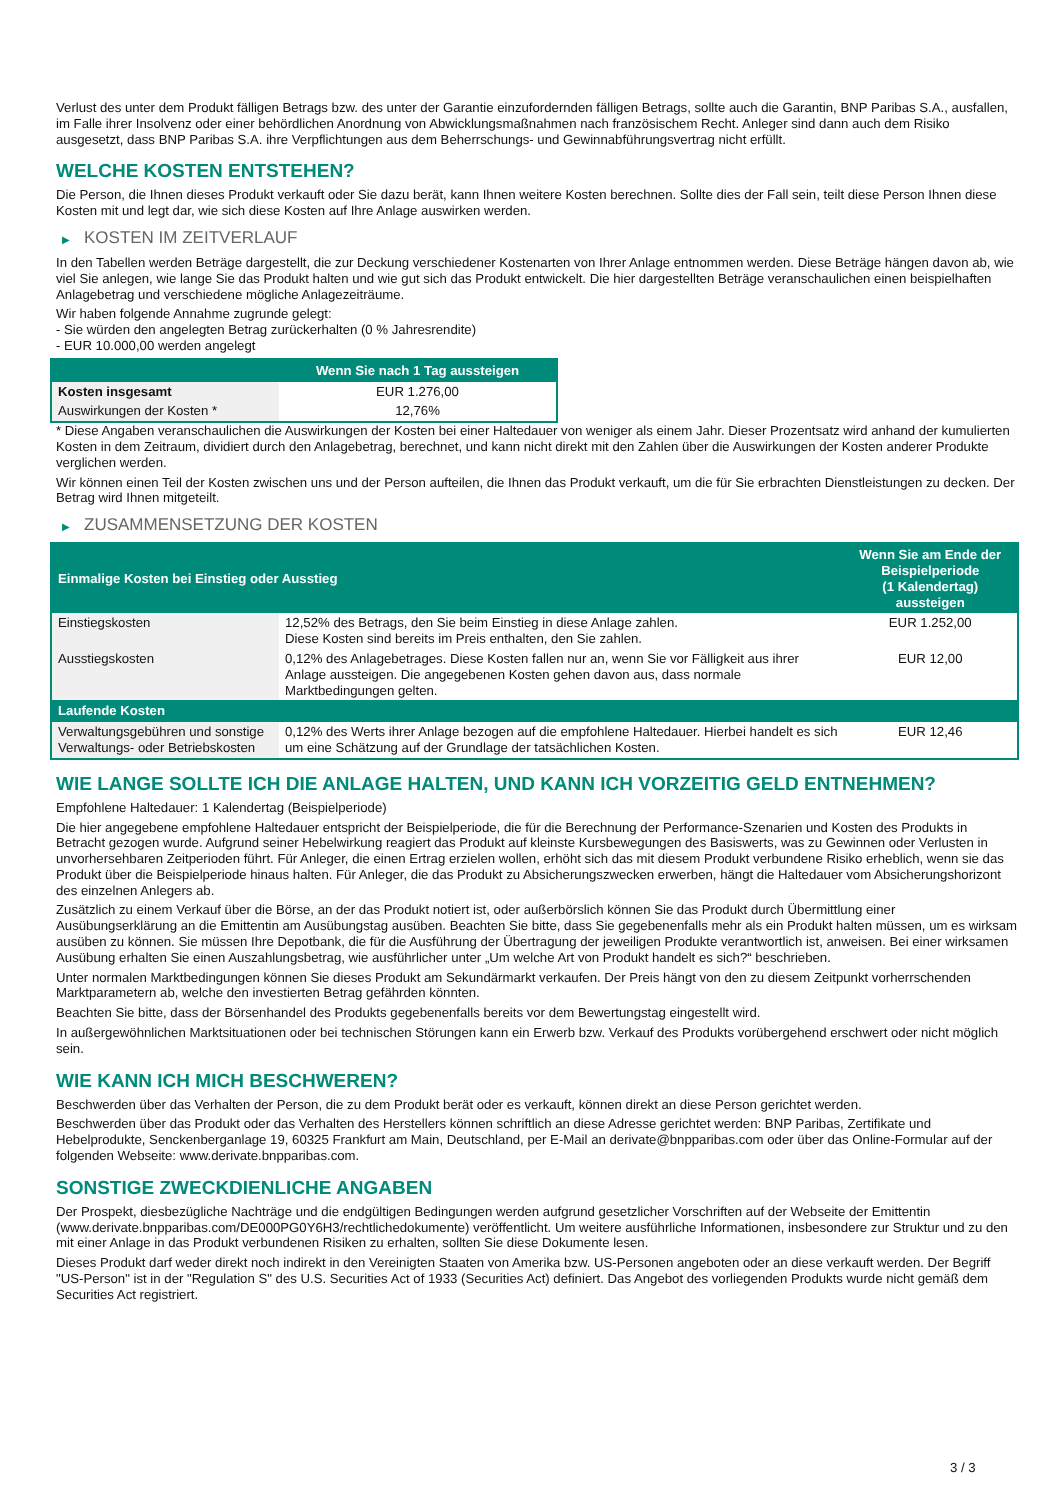Verlust des unter dem Produkt fälligen Betrags bzw. des unter der Garantie einzufordernden fälligen Betrags, sollte auch die Garantin, BNP Paribas S.A., ausfallen, im Falle ihrer Insolvenz oder einer behördlichen Anordnung von Abwicklungsmaßnahmen nach französischem Recht. Anleger sind dann auch dem Risiko ausgesetzt, dass BNP Paribas S.A. ihre Verpflichtungen aus dem Beherrschungs- und Gewinnabführungsvertrag nicht erfüllt.
WELCHE KOSTEN ENTSTEHEN?
Die Person, die Ihnen dieses Produkt verkauft oder Sie dazu berät, kann Ihnen weitere Kosten berechnen. Sollte dies der Fall sein, teilt diese Person Ihnen diese Kosten mit und legt dar, wie sich diese Kosten auf Ihre Anlage auswirken werden.
▶ KOSTEN IM ZEITVERLAUF
In den Tabellen werden Beträge dargestellt, die zur Deckung verschiedener Kostenarten von Ihrer Anlage entnommen werden. Diese Beträge hängen davon ab, wie viel Sie anlegen, wie lange Sie das Produkt halten und wie gut sich das Produkt entwickelt. Die hier dargestellten Beträge veranschaulichen einen beispielhaften Anlagebetrag und verschiedene mögliche Anlagezeiträume.
Wir haben folgende Annahme zugrunde gelegt:
- Sie würden den angelegten Betrag zurückerhalten (0 % Jahresrendite)
- EUR 10.000,00 werden angelegt
| | Wenn Sie nach 1 Tag aussteigen |
| --- | --- |
| Kosten insgesamt | EUR 1.276,00 |
| Auswirkungen der Kosten * | 12,76% |
* Diese Angaben veranschaulichen die Auswirkungen der Kosten bei einer Haltedauer von weniger als einem Jahr. Dieser Prozentsatz wird anhand der kumulierten Kosten in dem Zeitraum, dividiert durch den Anlagebetrag, berechnet, und kann nicht direkt mit den Zahlen über die Auswirkungen der Kosten anderer Produkte verglichen werden.
Wir können einen Teil der Kosten zwischen uns und der Person aufteilen, die Ihnen das Produkt verkauft, um die für Sie erbrachten Dienstleistungen zu decken. Der Betrag wird Ihnen mitgeteilt.
▶ ZUSAMMENSETZUNG DER KOSTEN
| Einmalige Kosten bei Einstieg oder Ausstieg | | Wenn Sie am Ende der Beispielperiode (1 Kalendertag) aussteigen |
| --- | --- | --- |
| Einstiegskosten | 12,52% des Betrags, den Sie beim Einstieg in diese Anlage zahlen. Diese Kosten sind bereits im Preis enthalten, den Sie zahlen. | EUR 1.252,00 |
| Ausstiegskosten | 0,12% des Anlagebetrages. Diese Kosten fallen nur an, wenn Sie vor Fälligkeit aus ihrer Anlage aussteigen. Die angegebenen Kosten gehen davon aus, dass normale Marktbedingungen gelten. | EUR 12,00 |
| Laufende Kosten | | |
| Verwaltungsgebühren und sonstige Verwaltungs- oder Betriebskosten | 0,12% des Werts ihrer Anlage bezogen auf die empfohlene Haltedauer. Hierbei handelt es sich um eine Schätzung auf der Grundlage der tatsächlichen Kosten. | EUR 12,46 |
WIE LANGE SOLLTE ICH DIE ANLAGE HALTEN, UND KANN ICH VORZEITIG GELD ENTNEHMEN?
Empfohlene Haltedauer: 1 Kalendertag (Beispielperiode)
Die hier angegebene empfohlene Haltedauer entspricht der Beispielperiode, die für die Berechnung der Performance-Szenarien und Kosten des Produkts in Betracht gezogen wurde. Aufgrund seiner Hebelwirkung reagiert das Produkt auf kleinste Kursbewegungen des Basiswerts, was zu Gewinnen oder Verlusten in unvorhersehbaren Zeitperioden führt. Für Anleger, die einen Ertrag erzielen wollen, erhöht sich das mit diesem Produkt verbundene Risiko erheblich, wenn sie das Produkt über die Beispielperiode hinaus halten. Für Anleger, die das Produkt zu Absicherungszwecken erwerben, hängt die Haltedauer vom Absicherungshorizont des einzelnen Anlegers ab.
Zusätzlich zu einem Verkauf über die Börse, an der das Produkt notiert ist, oder außerbörslich können Sie das Produkt durch Übermittlung einer Ausübungserklärung an die Emittentin am Ausübungstag ausüben. Beachten Sie bitte, dass Sie gegebenenfalls mehr als ein Produkt halten müssen, um es wirksam ausüben zu können. Sie müssen Ihre Depotbank, die für die Ausführung der Übertragung der jeweiligen Produkte verantwortlich ist, anweisen. Bei einer wirksamen Ausübung erhalten Sie einen Auszahlungsbetrag, wie ausführlicher unter „Um welche Art von Produkt handelt es sich?“ beschrieben.
Unter normalen Marktbedingungen können Sie dieses Produkt am Sekundärmarkt verkaufen. Der Preis hängt von den zu diesem Zeitpunkt vorherrschenden Marktparametern ab, welche den investierten Betrag gefährden könnten.
Beachten Sie bitte, dass der Börsenhandel des Produkts gegebenenfalls bereits vor dem Bewertungstag eingestellt wird.
In außergewöhnlichen Marktsituationen oder bei technischen Störungen kann ein Erwerb bzw. Verkauf des Produkts vorübergehend erschwert oder nicht möglich sein.
WIE KANN ICH MICH BESCHWEREN?
Beschwerden über das Verhalten der Person, die zu dem Produkt berät oder es verkauft, können direkt an diese Person gerichtet werden.
Beschwerden über das Produkt oder das Verhalten des Herstellers können schriftlich an diese Adresse gerichtet werden: BNP Paribas, Zertifikate und Hebelprodukte, Senckenberganlage 19, 60325 Frankfurt am Main, Deutschland, per E-Mail an derivate@bnpparibas.com oder über das Online-Formular auf der folgenden Webseite: www.derivate.bnpparibas.com.
SONSTIGE ZWECKDIENLICHE ANGABEN
Der Prospekt, diesbezügliche Nachträge und die endgültigen Bedingungen werden aufgrund gesetzlicher Vorschriften auf der Webseite der Emittentin (www.derivate.bnpparibas.com/DE000PG0Y6H3/rechtlichedokumente) veröffentlicht. Um weitere ausführliche Informationen, insbesondere zur Struktur und zu den mit einer Anlage in das Produkt verbundenen Risiken zu erhalten, sollten Sie diese Dokumente lesen.
Dieses Produkt darf weder direkt noch indirekt in den Vereinigten Staaten von Amerika bzw. US-Personen angeboten oder an diese verkauft werden. Der Begriff "US-Person" ist in der "Regulation S" des U.S. Securities Act of 1933 (Securities Act) definiert. Das Angebot des vorliegenden Produkts wurde nicht gemäß dem Securities Act registriert.
3 / 3